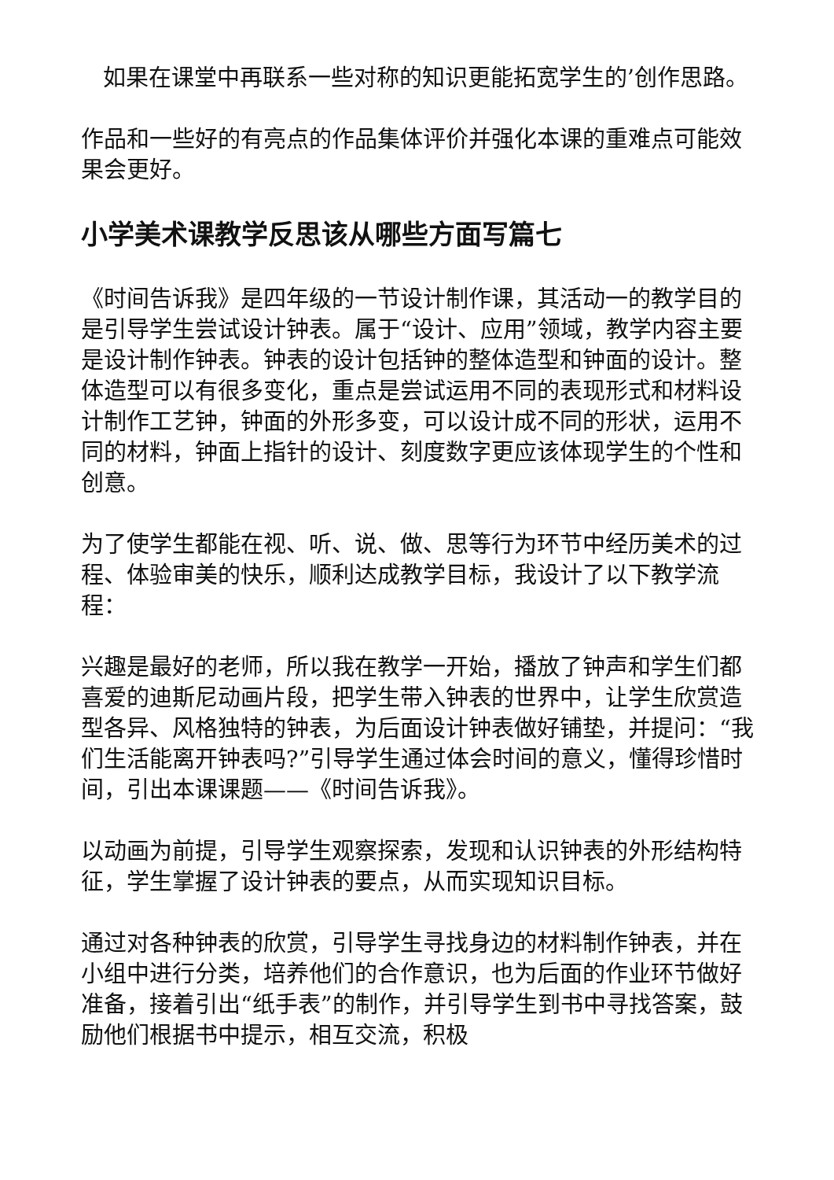如果在课堂中再联系一些对称的知识更能拓宽学生的’创作思路。
作品和一些好的有亮点的作品集体评价并强化本课的重难点可能效果会更好。
小学美术课教学反思该从哪些方面写篇七
《时间告诉我》是四年级的一节设计制作课，其活动一的教学目的是引导学生尝试设计钟表。属于“设计、应用”领域，教学内容主要是设计制作钟表。钟表的设计包括钟的整体造型和钟面的设计。整体造型可以有很多变化，重点是尝试运用不同的表现形式和材料设计制作工艺钟，钟面的外形多变，可以设计成不同的形状，运用不同的材料，钟面上指针的设计、刻度数字更应该体现学生的个性和创意。
为了使学生都能在视、听、说、做、思等行为环节中经历美术的过程、体验审美的快乐，顺利达成教学目标，我设计了以下教学流程：
兴趣是最好的老师，所以我在教学一开始，播放了钟声和学生们都喜爱的迪斯尼动画片段，把学生带入钟表的世界中，让学生欣赏造型各异、风格独特的钟表，为后面设计钟表做好铺垫，并提问：“我们生活能离开钟表吗?”引导学生通过体会时间的意义，懂得珍惜时间，引出本课课题——《时间告诉我》。
以动画为前提，引导学生观察探索，发现和认识钟表的外形结构特征，学生掌握了设计钟表的要点，从而实现知识目标。
通过对各种钟表的欣赏，引导学生寻找身边的材料制作钟表，并在小组中进行分类，培养他们的合作意识，也为后面的作业环节做好准备，接着引出“纸手表”的制作，并引导学生到书中寻找答案，鼓励他们根据书中提示，相互交流，积极